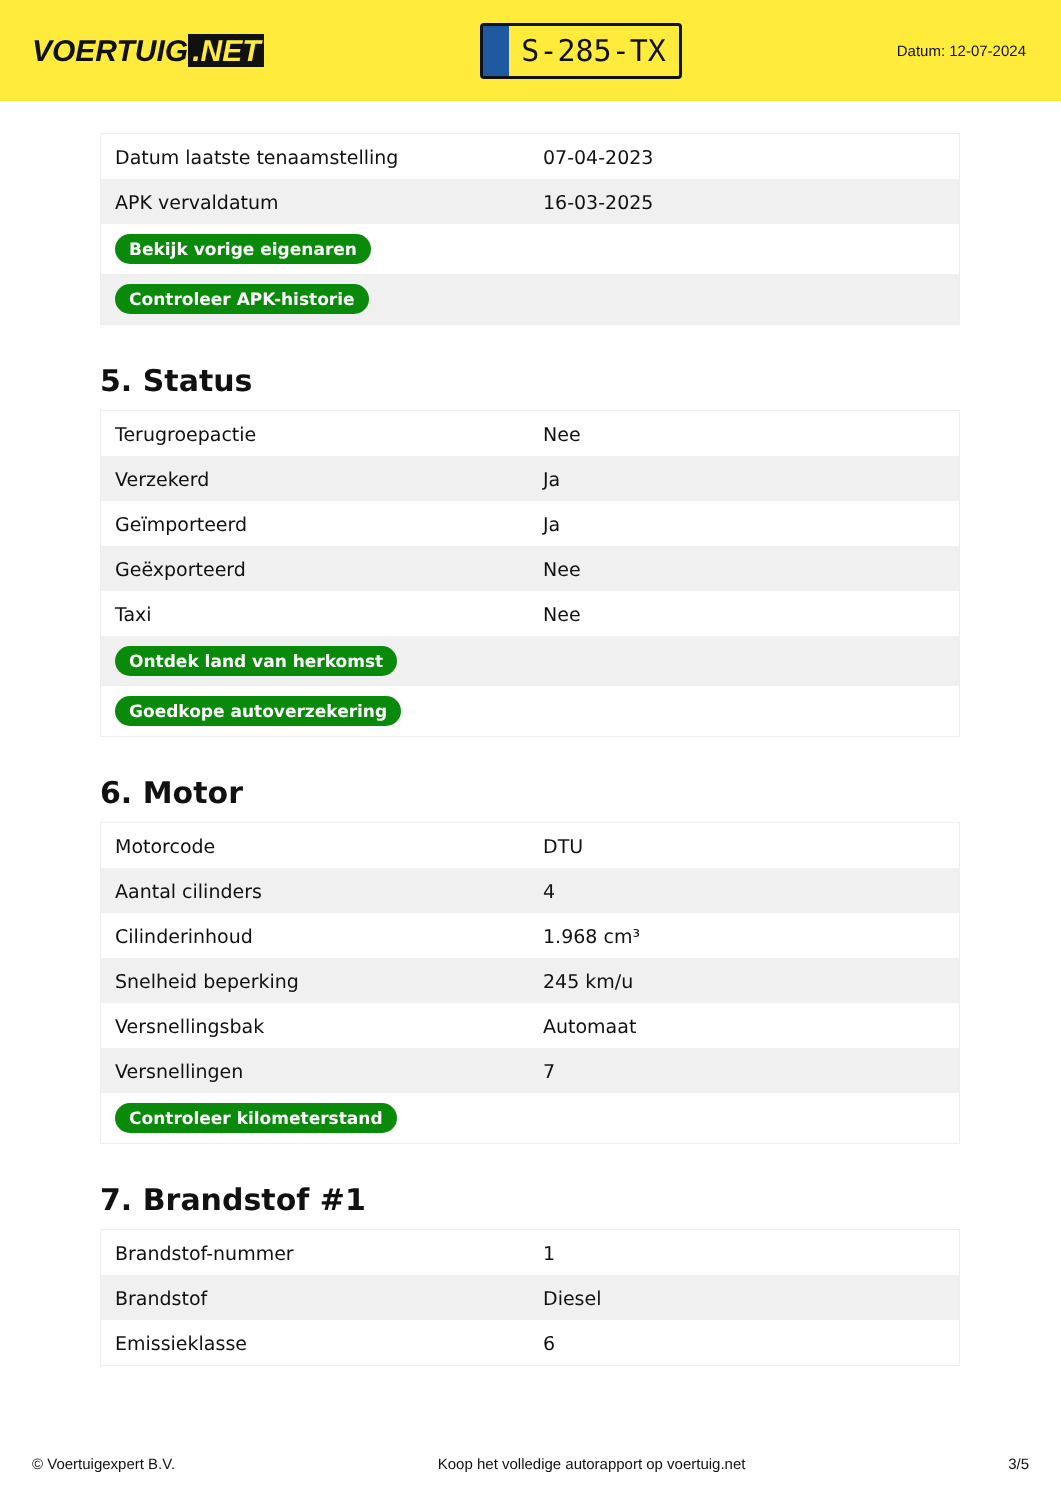VOERTUIG.NET
S-285-TX
Datum: 12-07-2024
| Datum laatste tenaamstelling | 07-04-2023 |
| APK vervaldatum | 16-03-2025 |
| Bekijk vorige eigenaren | |
| Controleer APK-historie | |
5. Status
| Terugroepactie | Nee |
| Verzekerd | Ja |
| Geïmporteerd | Ja |
| Geëxporteerd | Nee |
| Taxi | Nee |
| Ontdek land van herkomst | |
| Goedkope autoverzekering | |
6. Motor
| Motorcode | DTU |
| Aantal cilinders | 4 |
| Cilinderinhoud | 1.968 cm³ |
| Snelheid beperking | 245 km/u |
| Versnellingsbak | Automaat |
| Versnellingen | 7 |
| Controleer kilometerstand | |
7. Brandstof #1
| Brandstof-nummer | 1 |
| Brandstof | Diesel |
| Emissieklasse | 6 |
© Voertuigexpert B.V. Koop het volledige autorapport op voertuig.net 3/5